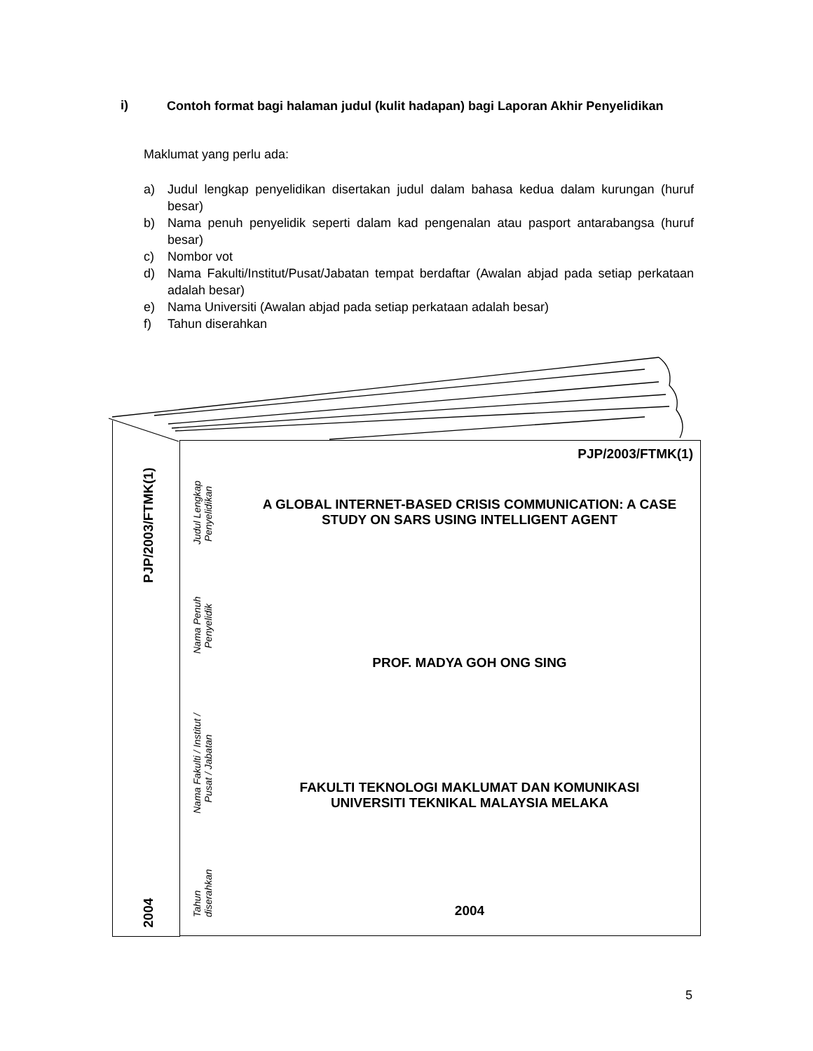i)
Contoh format bagi halaman judul (kulit hadapan) bagi Laporan Akhir Penyelidikan
Maklumat yang perlu ada:
a) Judul lengkap penyelidikan disertakan judul dalam bahasa kedua dalam kurungan (huruf besar)
b) Nama penuh penyelidik seperti dalam kad pengenalan atau pasport antarabangsa (huruf besar)
c) Nombor vot
d) Nama Fakulti/Institut/Pusat/Jabatan tempat berdaftar (Awalan abjad pada setiap perkataan adalah besar)
e) Nama Universiti (Awalan abjad pada setiap perkataan adalah besar)
f) Tahun diserahkan
PJP/2003/FTMK(1)
2004
PJP/2003/FTMK(1)
Judul Lengkap
Penyelidikan
Nama Penuh
Penyelidik
Nama Fakulti / Institut /
Pusat / Jabatan
Tahun
diserahkan
A GLOBAL INTERNET-BASED CRISIS COMMUNICATION: A CASE STUDY ON SARS USING INTELLIGENT AGENT
PROF. MADYA GOH ONG SING
FAKULTI TEKNOLOGI MAKLUMAT DAN KOMUNIKASI
UNIVERSITI TEKNIKAL MALAYSIA MELAKA
2004
5